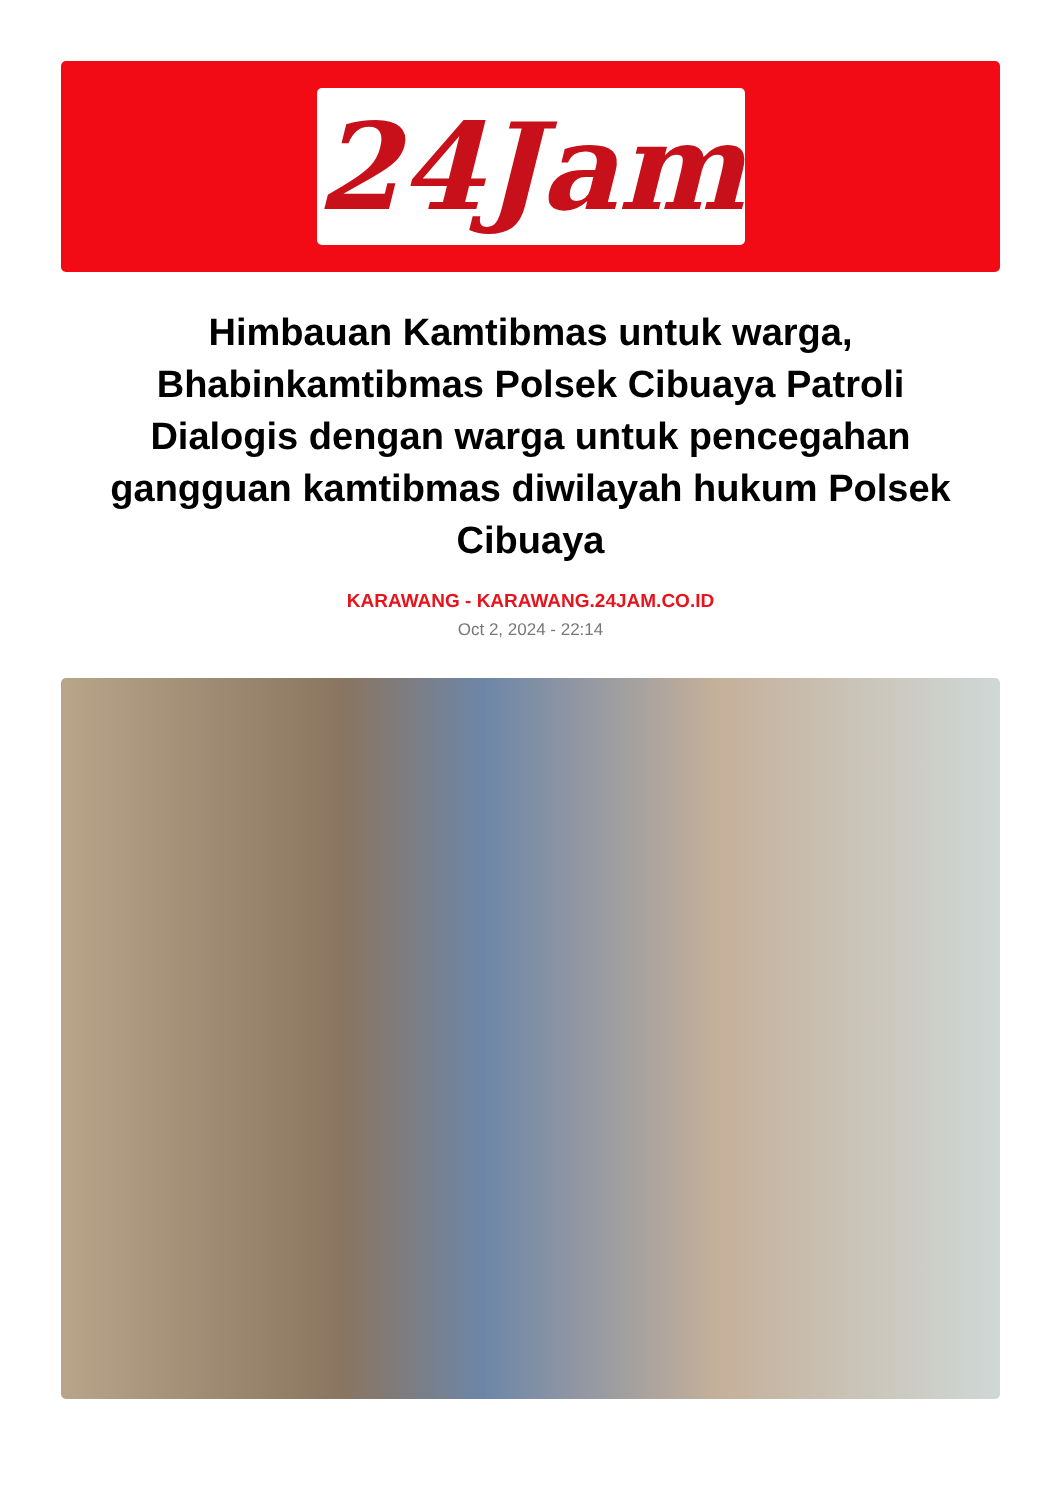24Jam
Himbauan Kamtibmas untuk warga, Bhabinkamtibmas Polsek Cibuaya Patroli Dialogis dengan warga untuk pencegahan gangguan kamtibmas diwilayah hukum Polsek Cibuaya
KARAWANG - KARAWANG.24JAM.CO.ID
Oct 2, 2024 - 22:14